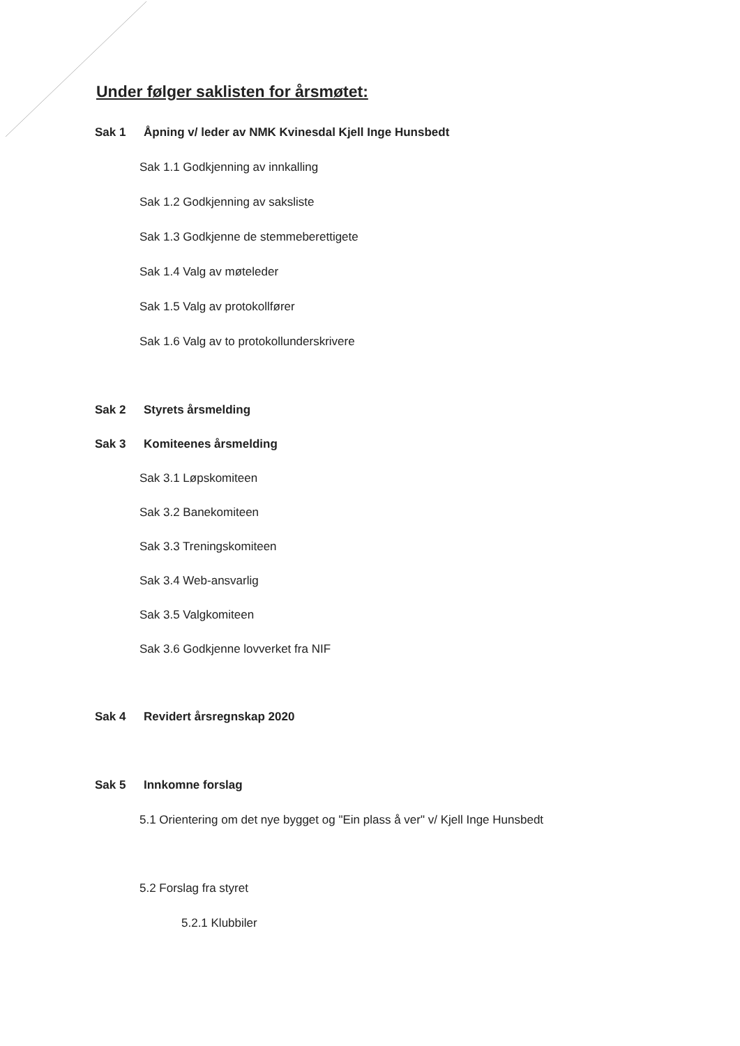Under følger saklisten for årsmøtet:
Sak 1 Åpning v/ leder av NMK Kvinesdal Kjell Inge Hunsbedt
Sak 1.1 Godkjenning av innkalling
Sak 1.2 Godkjenning av saksliste
Sak 1.3 Godkjenne de stemmeberettigete
Sak 1.4 Valg av møteleder
Sak 1.5 Valg av protokollfører
Sak 1.6 Valg av to protokollunderskrivere
Sak 2 Styrets årsmelding
Sak 3 Komiteenes årsmelding
Sak 3.1 Løpskomiteen
Sak 3.2 Banekomiteen
Sak 3.3 Treningskomiteen
Sak 3.4 Web-ansvarlig
Sak 3.5 Valgkomiteen
Sak 3.6 Godkjenne lovverket fra NIF
Sak 4 Revidert årsregnskap 2020
Sak 5 Innkomne forslag
5.1 Orientering om det nye bygget og "Ein plass å ver" v/ Kjell Inge Hunsbedt
5.2 Forslag fra styret
5.2.1 Klubbiler